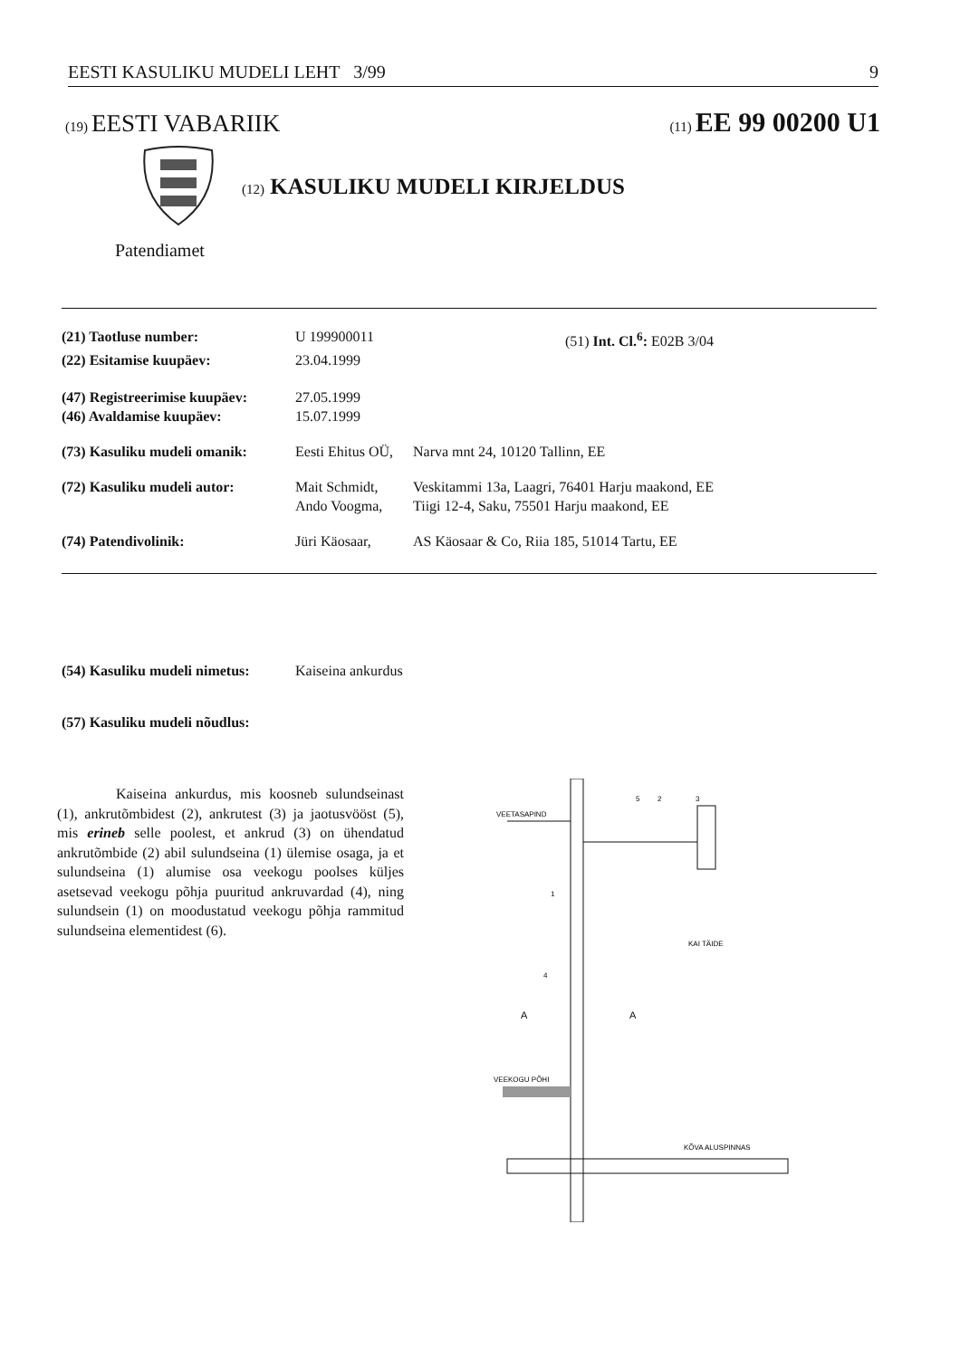EESTI KASULIKU MUDELI LEHT 3/99 9
(19) EESTI VABARIIK (11) EE 99 00200 U1
(12) KASULIKU MUDELI KIRJELDUS
Patendiamet
| (21) Taotluse number: | U 199900011 | | (51) Int. Cl.<sup>6</sup>: E02B 3/04 |
| (22) Esitamise kuupäev: | 23.04.1999 | | |
| (47) Registreerimise kuupäev: | 27.05.1999 | | |
| (46) Avaldamise kuupäev: | 15.07.1999 | | |
| (73) Kasuliku mudeli omanik: | Eesti Ehitus OÜ, | Narva mnt 24, 10120 Tallinn, EE | |
| (72) Kasuliku mudeli autor: | Mait Schmidt, Ando Voogma, | Veskitammi 13a, Laagri, 76401 Harju maakond, EE Tiigi 12-4, Saku, 75501 Harju maakond, EE | |
| (74) Patendivolinik: | Jüri Käosaar, | AS Käosaar & Co, Riia 185, 51014 Tartu, EE | |
| (54) Kasuliku mudeli nimetus: | Kaiseina ankurdus |
| (57) Kasuliku mudeli nõudlus: | |
Kaiseina ankurdus, mis koosneb sulundseinast (1), ankrutõmbidest (2), ankrutest (3) ja jaotusvööst (5), mis erineb selle poolest, et ankrud (3) on ühendatud ankrutõmbide (2) abil sulundseina (1) ülemise osaga, ja et sulundseina (1) alumise osa veekogu poolses küljes asetsevad veekogu põhja puuritud ankruvardad (4), ning sulundsein (1) on moodustatud veekogu põhja rammitud sulundseina elementidest (6).
VEETASAPIND
5
2
3
1
4
A
A
KAI TÄIDE
VEEKOGU PÕHI
KÕVA ALUSPINNAS